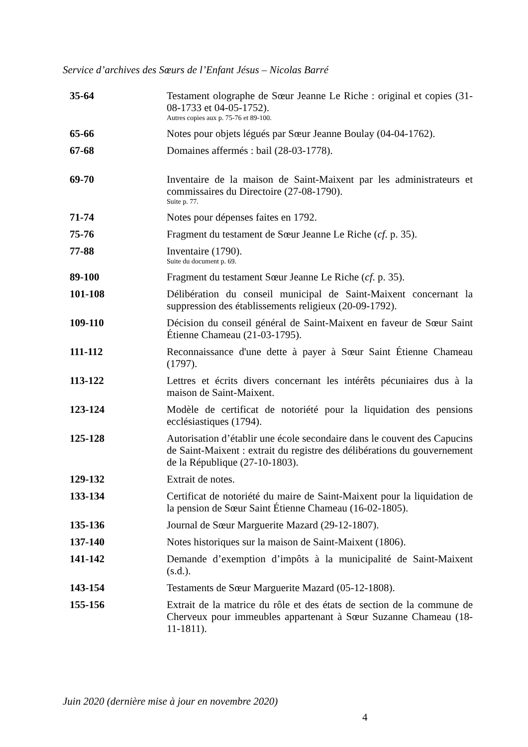Service d’archives des Sœurs de l’Enfant Jésus – Nicolas Barré
| 35-64 | Testament olographe de Sœur Jeanne Le Riche : original et copies (31-08-1733 et 04-05-1752). Autres copies aux p. 75-76 et 89-100. |
| 65-66 | Notes pour objets légués par Sœur Jeanne Boulay (04-04-1762). |
| 67-68 | Domaines affermés : bail (28-03-1778). |
| 69-70 | Inventaire de la maison de Saint-Maixent par les administrateurs et commissaires du Directoire (27-08-1790). Suite p. 77. |
| 71-74 | Notes pour dépenses faites en 1792. |
| 75-76 | Fragment du testament de Sœur Jeanne Le Riche ( cf . p. 35). |
| 77-88 | Inventaire (1790). Suite du document p. 69. |
| 89-100 | Fragment du testament Sœur Jeanne Le Riche ( cf . p. 35). |
| 101-108 | Délibération du conseil municipal de Saint-Maixent concernant la suppression des établissements religieux (20-09-1792). |
| 109-110 | Décision du conseil général de Saint-Maixent en faveur de Sœur Saint Étienne Chameau (21-03-1795). |
| 111-112 | Reconnaissance d'une dette à payer à Sœur Saint Étienne Chameau (1797). |
| 113-122 | Lettres et écrits divers concernant les intérêts pécuniaires dus à la maison de Saint-Maixent. |
| 123-124 | Modèle de certificat de notoriété pour la liquidation des pensions ecclésiastiques (1794). |
| 125-128 | Autorisation d’établir une école secondaire dans le couvent des Capucins de Saint-Maixent : extrait du registre des délibérations du gouvernement de la République (27-10-1803). |
| 129-132 | Extrait de notes. |
| 133-134 | Certificat de notoriété du maire de Saint-Maixent pour la liquidation de la pension de Sœur Saint Étienne Chameau (16-02-1805). |
| 135-136 | Journal de Sœur Marguerite Mazard (29-12-1807). |
| 137-140 | Notes historiques sur la maison de Saint-Maixent (1806). |
| 141-142 | Demande d’exemption d’impôts à la municipalité de Saint-Maixent (s.d.). |
| 143-154 | Testaments de Sœur Marguerite Mazard (05-12-1808). |
| 155-156 | Extrait de la matrice du rôle et des états de section de la commune de Cherveux pour immeubles appartenant à Sœur Suzanne Chameau (18-11-1811). |
Juin 2020 (dernière mise à jour en novembre 2020)
4